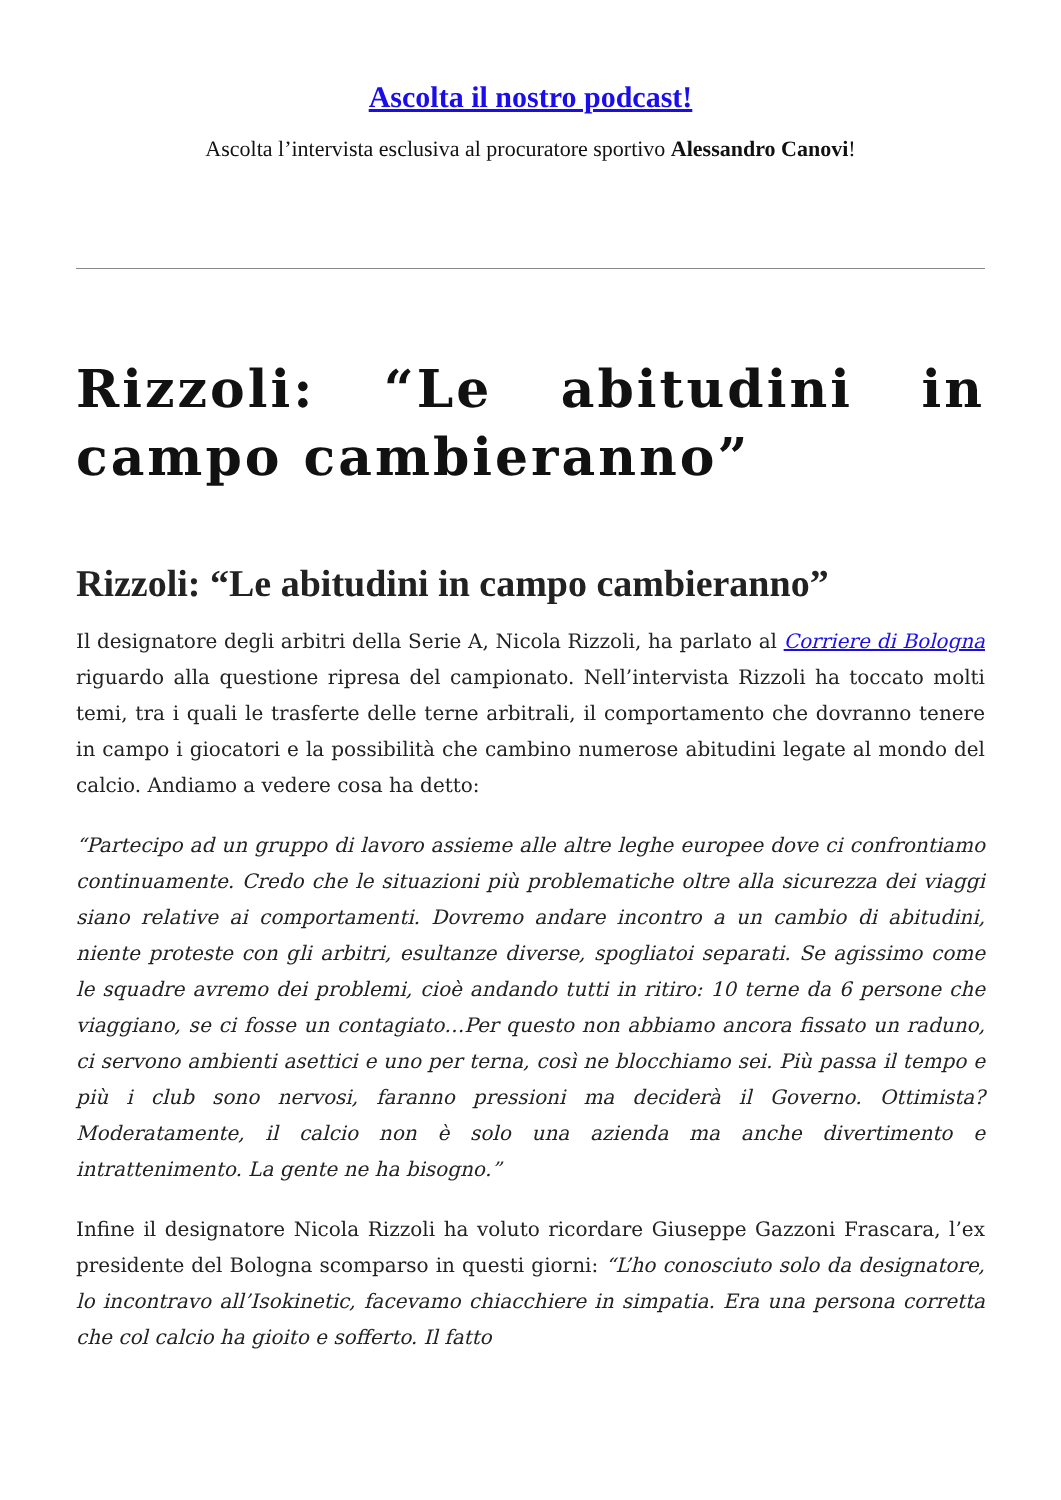Ascolta il nostro podcast!
Ascolta l’intervista esclusiva al procuratore sportivo Alessandro Canovi!
Rizzoli: “Le abitudini in campo cambieranno”
Rizzoli: “Le abitudini in campo cambieranno”
Il designatore degli arbitri della Serie A, Nicola Rizzoli, ha parlato al Corriere di Bologna riguardo alla questione ripresa del campionato. Nell’intervista Rizzoli ha toccato molti temi, tra i quali le trasferte delle terne arbitrali, il comportamento che dovranno tenere in campo i giocatori e la possibilità che cambino numerose abitudini legate al mondo del calcio. Andiamo a vedere cosa ha detto:
“Partecipo ad un gruppo di lavoro assieme alle altre leghe europee dove ci confrontiamo continuamente. Credo che le situazioni più problematiche oltre alla sicurezza dei viaggi siano relative ai comportamenti. Dovremo andare incontro a un cambio di abitudini, niente proteste con gli arbitri, esultanze diverse, spogliatoi separati. Se agissimo come le squadre avremo dei problemi, cioè andando tutti in ritiro: 10 terne da 6 persone che viaggiano, se ci fosse un contagiato…Per questo non abbiamo ancora fissato un raduno, ci servono ambienti asettici e uno per terna, così ne blocchiamo sei. Più passa il tempo e più i club sono nervosi, faranno pressioni ma deciderà il Governo. Ottimista? Moderatamente, il calcio non è solo una azienda ma anche divertimento e intrattenimento. La gente ne ha bisogno.”
Infine il designatore Nicola Rizzoli ha voluto ricordare Giuseppe Gazzoni Frascara, l’ex presidente del Bologna scomparso in questi giorni: “L’ho conosciuto solo da designatore, lo incontravo all’Isokinetic, facevamo chiacchiere in simpatia. Era una persona corretta che col calcio ha gioito e sofferto. Il fatto